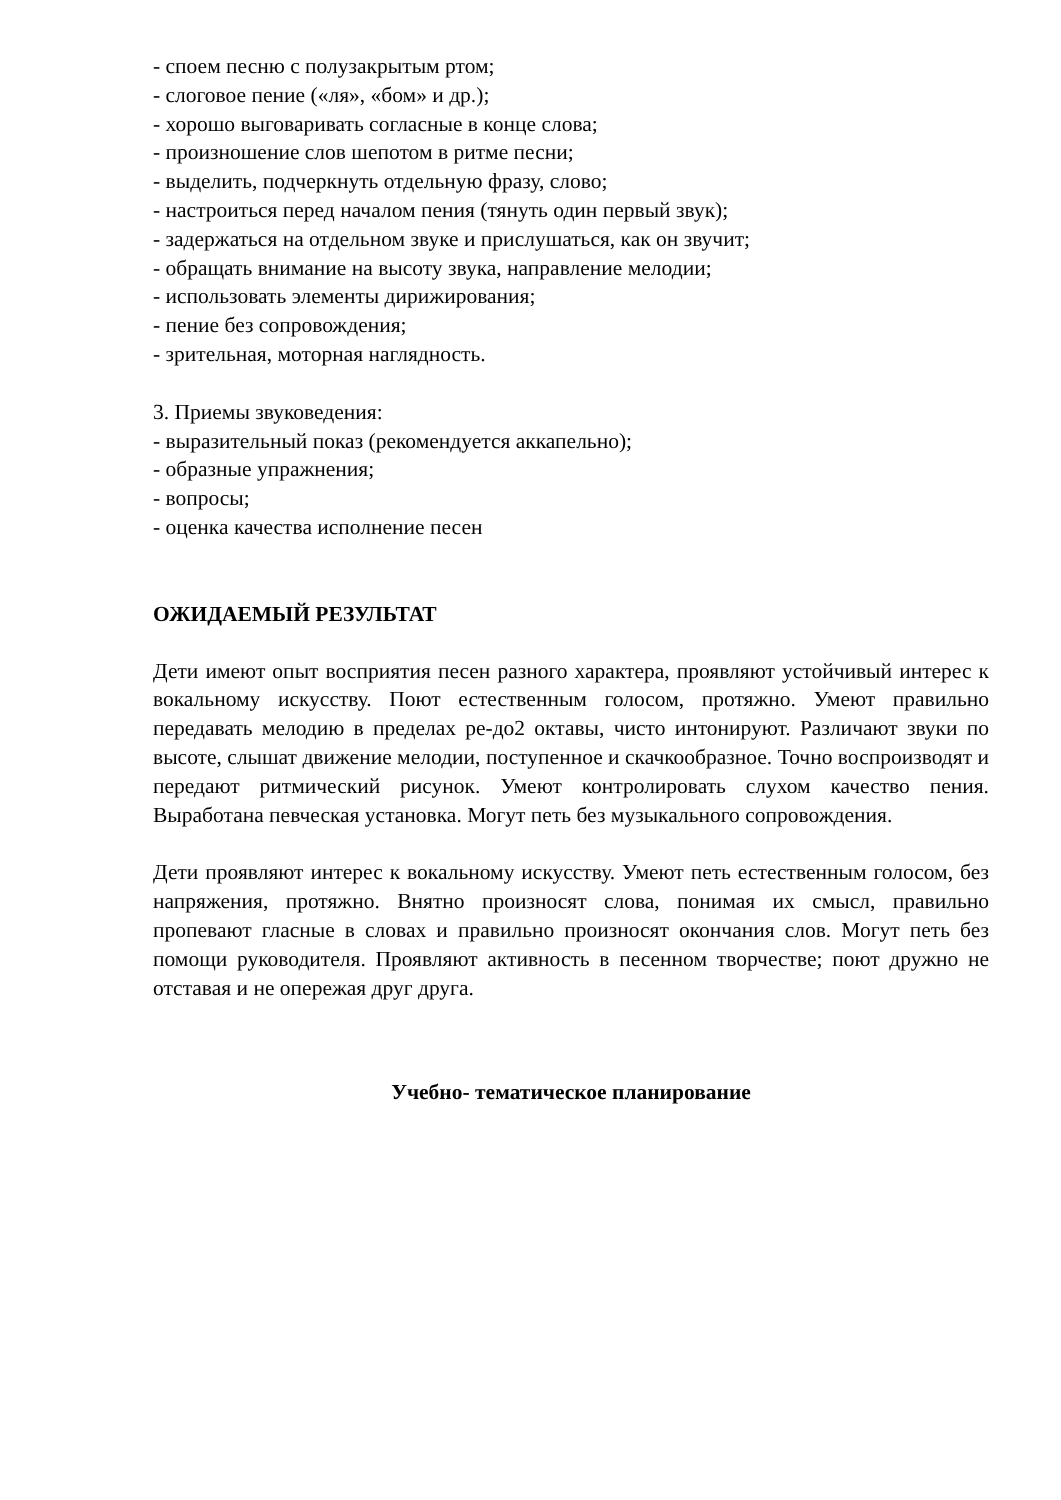- споем песню с полузакрытым ртом;
- слоговое пение («ля», «бом» и др.);
- хорошо выговаривать согласные в конце слова;
- произношение слов шепотом в ритме песни;
- выделить, подчеркнуть отдельную фразу, слово;
- настроиться перед началом пения (тянуть один первый звук);
- задержаться на отдельном звуке и прислушаться, как он звучит;
- обращать внимание на высоту звука, направление мелодии;
- использовать элементы дирижирования;
- пение без сопровождения;
- зрительная, моторная наглядность.
3. Приемы звуковедения:
- выразительный показ (рекомендуется аккапельно);
- образные упражнения;
- вопросы;
- оценка качества исполнение песен
ОЖИДАЕМЫЙ РЕЗУЛЬТАТ
Дети имеют опыт восприятия песен разного характера, проявляют устойчивый интерес к вокальному искусству. Поют естественным голосом, протяжно. Умеют правильно передавать мелодию в пределах ре-до2 октавы, чисто интонируют. Различают звуки по высоте, слышат движение мелодии, поступенное и скачкообразное. Точно воспроизводят и передают ритмический рисунок. Умеют контролировать слухом качество пения. Выработана певческая установка. Могут петь без музыкального сопровождения.
Дети проявляют интерес к вокальному искусству. Умеют петь естественным голосом, без напряжения, протяжно. Внятно произносят слова, понимая их смысл, правильно пропевают гласные в словах и правильно произносят окончания слов. Могут петь без помощи руководителя. Проявляют активность в песенном творчестве; поют дружно не отставая и не опережая друг друга.
Учебно- тематическое планирование